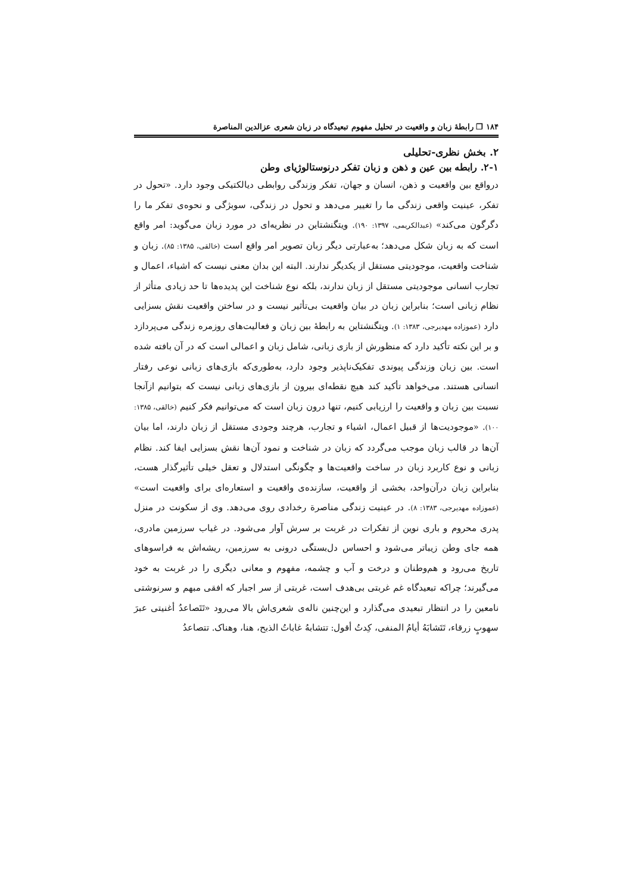۱۸۴ ❐ رابطهٔ زبان و واقعیت در تحلیل مفهوم تبعیدگاه در زبان شعری عزالدین المناصرة
۲. بخش نظری-تحلیلی
۲-۱. رابطه بین عین و ذهن و زبان تفکر درنوستالوژیای وطن
درواقع بین واقعیت و ذهن، انسان و جهان، تفکر وزندگی روابطی دیالکتیکی وجود دارد. «تحول در تفکر، عینیت واقعی زندگی ما را تغییر می‌دهد و تحول در زندگی، سوبژگی و نحوه‌ی تفکر ما را دگرگون می‌کند» (عبدالکریمی، ۱۳۹۷: ۱۹۰). ویتگنشتاین در نظریه‌ای در مورد زبان می‌گوید: امر واقع است که به زبان شکل می‌دهد؛ به‌عبارتی دیگر زبان تصویر امر واقع است (خالقی، ۱۳۸۵: ۸۵). زبان و شناخت واقعیت، موجودیتی مستقل از یکدیگر ندارند. البته این بدان معنی نیست که اشیاء، اعمال و تجارب انسانی موجودیتی مستقل از زبان ندارند، بلکه نوع شناخت این پدیده‌ها تا حد زیادی متأثر از نظام زبانی است؛ بنابراین زبان در بیان واقعیت بی‌تأثیر نیست و در ساختن واقعیت نقش بسزایی دارد (عموزاده مهدیرجی، ۱۳۸۳: ۱). ویتگنشتاین به رابطهٔ بین زبان و فعالیت‌های روزمره زندگی می‌پردازد و بر این نکته تأکید دارد که منظورش از بازی زبانی، شامل زبان و اعمالی است که در آن بافته شده است. بین زبان وزندگی پیوندی تفکیک‌ناپذیر وجود دارد، به‌طوری‌که بازی‌های زبانی نوعی رفتار انسانی هستند. می‌خواهد تأکید کند هیچ نقطه‌ای بیرون از بازی‌های زبانی نیست که بتوانیم ازآنجا نسبت بین زبان و واقعیت را ارزیابی کنیم، تنها درون زبان است که می‌توانیم فکر کنیم (خالقی، ۱۳۸۵: ۱۰۰). «موجودیت‌ها از قبیل اعمال، اشیاء و تجارب، هرچند وجودی مستقل از زبان دارند، اما بیان آن‌ها در قالب زبان موجب می‌گردد که زبان در شناخت و نمود آن‌ها نقش بسزایی ایفا کند. نظام زبانی و نوع کاربرد زبان در ساخت واقعیت‌ها و چگونگی استدلال و تعقل خیلی تأثیرگذار هست، بنابراین زبان درآن‌واحد، بخشی از واقعیت، سازنده‌ی واقعیت و استعاره‌ای برای واقعیت است» (عموزاده مهدیرجی، ۱۳۸۳: ۸). در عینیت زندگی مناصرة رخدادی روی می‌دهد. وی از سکونت در منزل پدری محروم و باری نوین از تفکرات در غربت بر سرش آوار می‌شود. در غیاب سرزمین مادری، همه جای وطن زیباتر می‌شود و احساس دل‌بستگی درونی به سرزمین، ریشه‌اش به فراسوهای تاریخ می‌رود و هم‌وطنان و درخت و آب و چشمه، مفهوم و معانی دیگری را در غربت به خود می‌گیرند؛ چراکه تبعیدگاه غم غربتی بی‌هدف است، غربتی از سر اجبار که افقی مبهم و سرنوشتی نامعین را در انتظار تبعیدی می‌گذارد و این‌چنین ناله‌ی شعری‌اش بالا می‌رود «تَتَصاعدُ أغنیتی عبرَ سهوبٍ زرقاء، تَتَشابَهُ أیامُ المنفی، کِدتُ أقول: تتشابهُ غاباتُ الذبح، هنا، وهناک. تتصاعدُ